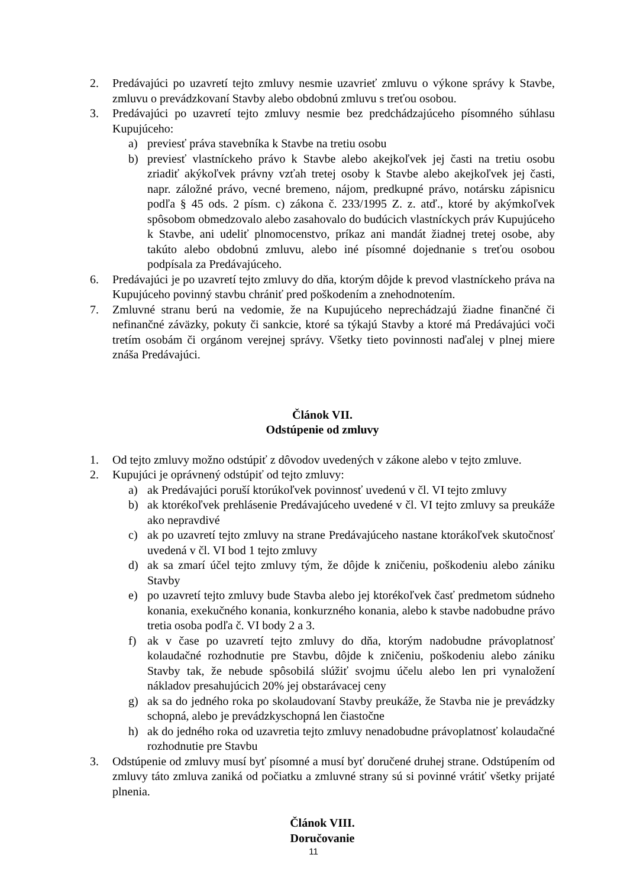2. Predávajúci po uzavretí tejto zmluvy nesmie uzavrieť zmluvu o výkone správy k Stavbe, zmluvu o prevádzkovaní Stavby alebo obdobnú zmluvu s treťou osobou.
3. Predávajúci po uzavretí tejto zmluvy nesmie bez predchádzajúceho písomného súhlasu Kupujúceho:
a) previesť práva stavebníka k Stavbe na tretiu osobu
b) previesť vlastníckeho právo k Stavbe alebo akejkoľvek jej časti na tretiu osobu zriadiť akýkoľvek právny vzťah tretej osoby k Stavbe alebo akejkoľvek jej časti, napr. záložné právo, vecné bremeno, nájom, predkupné právo, notársku zápisnicu podľa § 45 ods. 2 písm. c) zákona č. 233/1995 Z. z. atď., ktoré by akýmkoľvek spôsobom obmedzovalo alebo zasahovalo do budúcich vlastníckych práv Kupujúceho k Stavbe, ani udeliť plnomocenstvo, príkaz ani mandát žiadnej tretej osobe, aby takúto alebo obdobnú zmluvu, alebo iné písomné dojednanie s treťou osobou podpísala za Predávajúceho.
6. Predávajúci je po uzavretí tejto zmluvy do dňa, ktorým dôjde k prevod vlastníckeho práva na Kupujúceho povinný stavbu chrániť pred poškodením a znehodnotením.
7. Zmluvné stranu berú na vedomie, že na Kupujúceho neprechádzajú žiadne finančné či nefinančné záväzky, pokuty či sankcie, ktoré sa týkajú Stavby a ktoré má Predávajúci voči tretím osobám či orgánom verejnej správy. Všetky tieto povinnosti naďalej v plnej miere znáša Predávajúci.
Článok VII.
Odstúpenie od zmluvy
1. Od tejto zmluvy možno odstúpiť z dôvodov uvedených v zákone alebo v tejto zmluve.
2. Kupujúci je oprávnený odstúpiť od tejto zmluvy:
a) ak Predávajúci poruší ktorúkoľvek povinnosť uvedenú v čl. VI tejto zmluvy
b) ak ktorékoľvek prehlásenie Predávajúceho uvedené v čl. VI tejto zmluvy sa preukáže ako nepravdivé
c) ak po uzavretí tejto zmluvy na strane Predávajúceho nastane ktorákoľvek skutočnosť uvedená v čl. VI bod 1 tejto zmluvy
d) ak sa zmarí účel tejto zmluvy tým, že dôjde k zničeniu, poškodeniu alebo zániku Stavby
e) po uzavretí tejto zmluvy bude Stavba alebo jej ktorékoľvek časť predmetom súdneho konania, exekučného konania, konkurzného konania, alebo k stavbe nadobudne právo tretia osoba podľa č. VI body 2 a 3.
f) ak v čase po uzavretí tejto zmluvy do dňa, ktorým nadobudne právoplatnosť kolaudačné rozhodnutie pre Stavbu, dôjde k zničeniu, poškodeniu alebo zániku Stavby tak, že nebude spôsobilá slúžiť svojmu účelu alebo len pri vynaložení nákladov presahujúcich 20% jej obstarávacej ceny
g) ak sa do jedného roka po skolaudovaní Stavby preukáže, že Stavba nie je prevádzky schopná, alebo je prevádzkyschopná len čiastočne
h) ak do jedného roka od uzavretia tejto zmluvy nenadobudne právoplatnosť kolaudačné rozhodnutie pre Stavbu
3. Odstúpenie od zmluvy musí byť písomné a musí byť doručené druhej strane. Odstúpením od zmluvy táto zmluva zaniká od počiatku a zmluvné strany sú si povinné vrátiť všetky prijaté plnenia.
Článok VIII.
Doručovanie
11